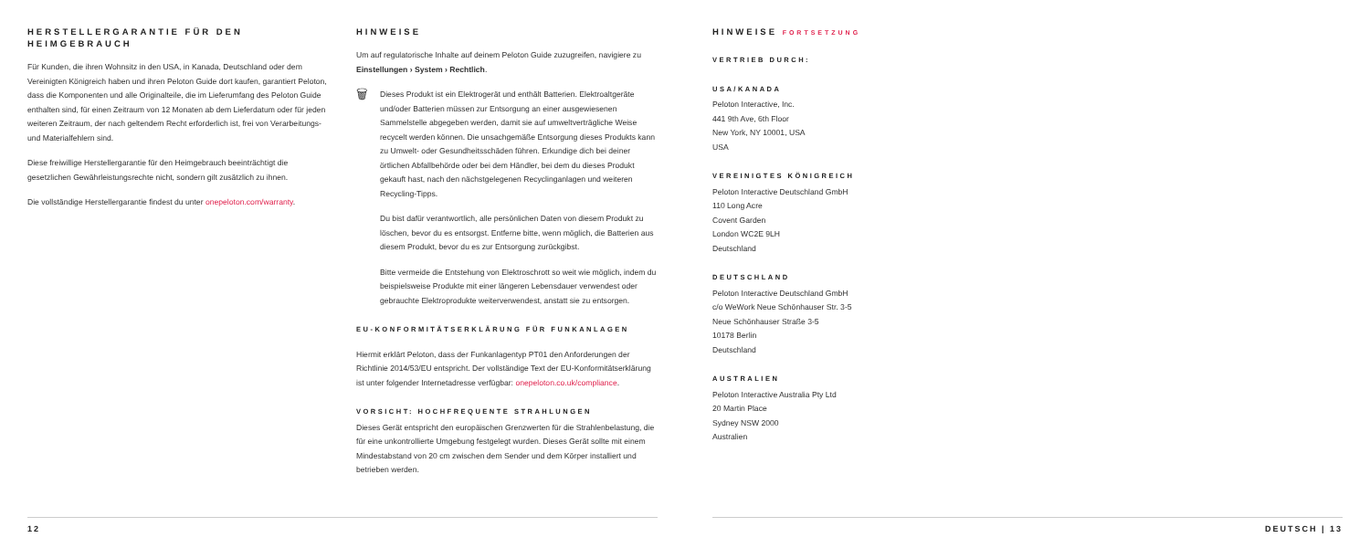HERSTELLERGARANTIE FÜR DEN HEIMGEBRAUCH
Für Kunden, die ihren Wohnsitz in den USA, in Kanada, Deutschland oder dem Vereinigten Königreich haben und ihren Peloton Guide dort kaufen, garantiert Peloton, dass die Komponenten und alle Originalteile, die im Lieferumfang des Peloton Guide enthalten sind, für einen Zeitraum von 12 Monaten ab dem Lieferdatum oder für jeden weiteren Zeitraum, der nach geltendem Recht erforderlich ist, frei von Verarbeitungs- und Materialfehlern sind.
Diese freiwillige Herstellergarantie für den Heimgebrauch beeinträchtigt die gesetzlichen Gewährleistungsrechte nicht, sondern gilt zusätzlich zu ihnen.
Die vollständige Herstellergarantie findest du unter onepeloton.com/warranty.
HINWEISE
Um auf regulatorische Inhalte auf deinem Peloton Guide zuzugreifen, navigiere zu Einstellungen › System › Rechtlich.
🗑 Dieses Produkt ist ein Elektrogerät und enthält Batterien. Elektroaltgeräte und/oder Batterien müssen zur Entsorgung an einer ausgewiesenen Sammelstelle abgegeben werden, damit sie auf umweltverträgliche Weise recycelt werden können. Die unsachgemäße Entsorgung dieses Produkts kann zu Umwelt- oder Gesundheitsschäden führen. Erkundige dich bei deiner örtlichen Abfallbehörde oder bei dem Händler, bei dem du dieses Produkt gekauft hast, nach den nächstgelegenen Recyclinganlagen und weiteren Recycling-Tipps.
Du bist dafür verantwortlich, alle persönlichen Daten von diesem Produkt zu löschen, bevor du es entsorgst. Entferne bitte, wenn möglich, die Batterien aus diesem Produkt, bevor du es zur Entsorgung zurückgibst.
Bitte vermeide die Entstehung von Elektroschrott so weit wie möglich, indem du beispielsweise Produkte mit einer längeren Lebensdauer verwendest oder gebrauchte Elektroprodukte weiterverwendest, anstatt sie zu entsorgen.
EU-KONFORMITÄTSERKLÄRUNG FÜR FUNKANLAGEN
Hiermit erklärt Peloton, dass der Funkanlagentyp PT01 den Anforderungen der Richtlinie 2014/53/EU entspricht. Der vollständige Text der EU-Konformitätserklärung ist unter folgender Internetadresse verfügbar: onepeloton.co.uk/compliance.
VORSICHT: HOCHFREQUENTE STRAHLUNGEN
Dieses Gerät entspricht den europäischen Grenzwerten für die Strahlenbelastung, die für eine unkontrollierte Umgebung festgelegt wurden. Dieses Gerät sollte mit einem Mindestabstand von 20 cm zwischen dem Sender und dem Körper installiert und betrieben werden.
HINWEISE FORTSETZUNG
VERTRIEB DURCH:
USA/KANADA
Peloton Interactive, Inc.
441 9th Ave, 6th Floor
New York, NY 10001, USA
USA
VEREINIGTES KÖNIGREICH
Peloton Interactive Deutschland GmbH
110 Long Acre
Covent Garden
London WC2E 9LH
Deutschland
DEUTSCHLAND
Peloton Interactive Deutschland GmbH
c/o WeWork Neue Schönhauser Str. 3-5
Neue Schönhauser Straße 3-5
10178 Berlin
Deutschland
AUSTRALIEN
Peloton Interactive Australia Pty Ltd
20 Martin Place
Sydney NSW 2000
Australien
12 DEUTSCH | 13